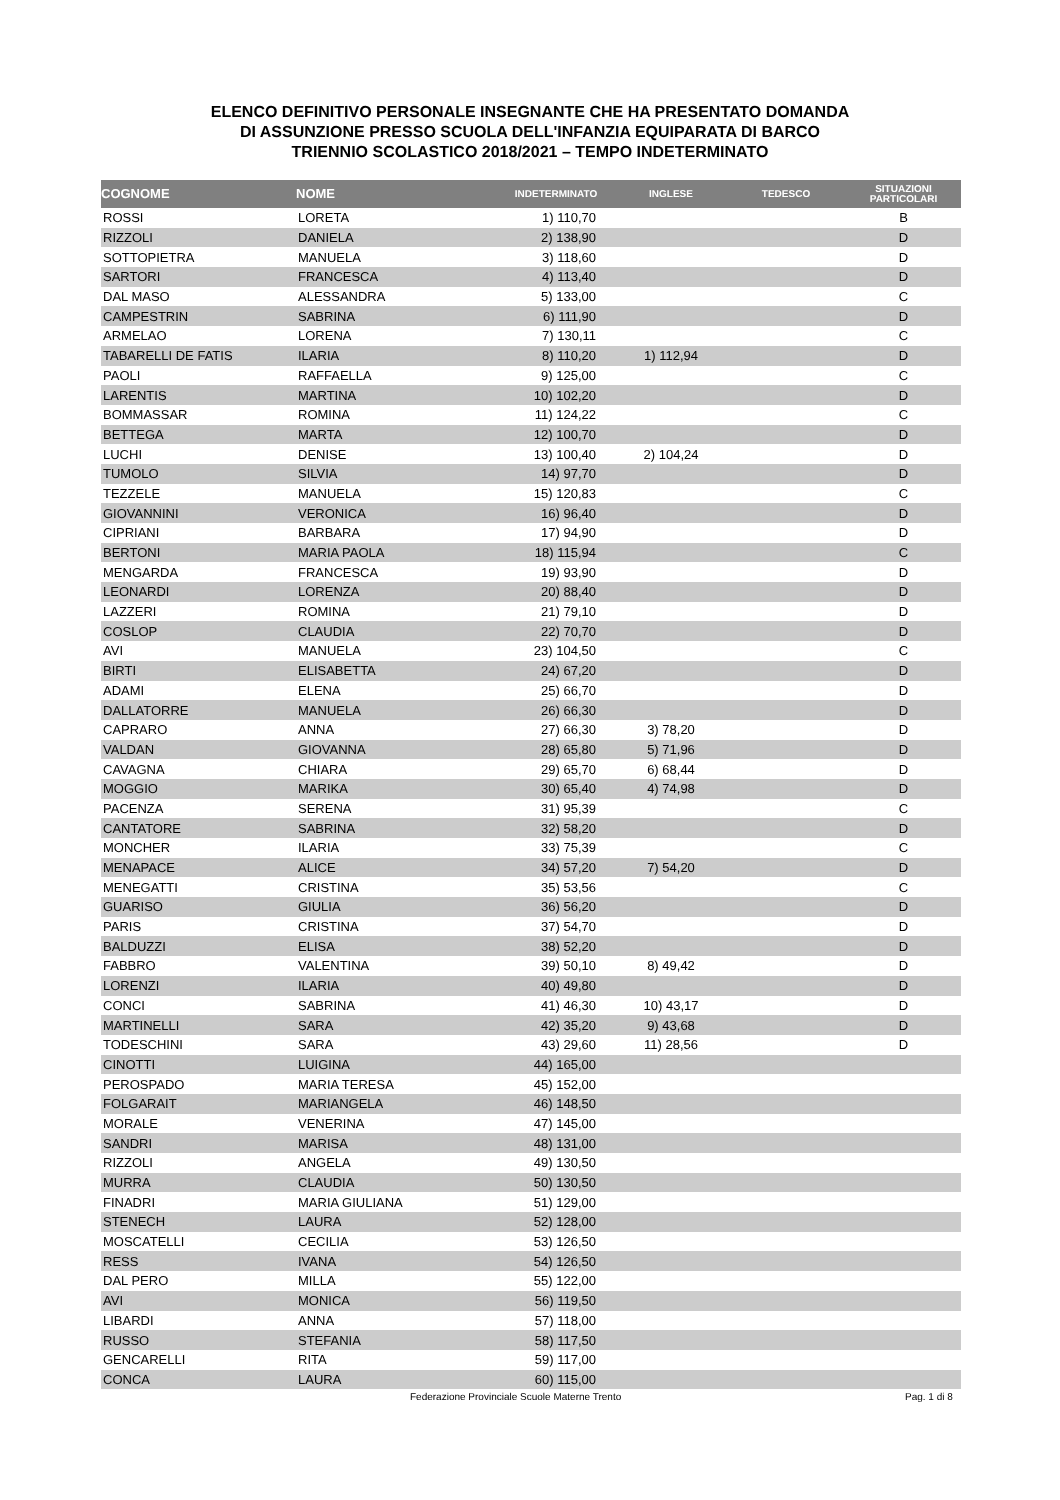ELENCO DEFINITIVO PERSONALE INSEGNANTE CHE HA PRESENTATO DOMANDA
DI ASSUNZIONE PRESSO SCUOLA DELL'INFANZIA EQUIPARATA DI BARCO
TRIENNIO SCOLASTICO 2018/2021 – TEMPO INDETERMINATO
| COGNOME | NOME | INDETERMINATO | INGLESE | TEDESCO | SITUAZIONI PARTICOLARI |
| --- | --- | --- | --- | --- | --- |
| ROSSI | LORETA | 1) 110,70 | | | B |
| RIZZOLI | DANIELA | 2) 138,90 | | | D |
| SOTTOPIETRA | MANUELA | 3) 118,60 | | | D |
| SARTORI | FRANCESCA | 4) 113,40 | | | D |
| DAL MASO | ALESSANDRA | 5) 133,00 | | | C |
| CAMPESTRIN | SABRINA | 6) 111,90 | | | D |
| ARMELAO | LORENA | 7) 130,11 | | | C |
| TABARELLI DE FATIS | ILARIA | 8) 110,20 | 1) 112,94 | | D |
| PAOLI | RAFFAELLA | 9) 125,00 | | | C |
| LARENTIS | MARTINA | 10) 102,20 | | | D |
| BOMMASSAR | ROMINA | 11) 124,22 | | | C |
| BETTEGA | MARTA | 12) 100,70 | | | D |
| LUCHI | DENISE | 13) 100,40 | 2) 104,24 | | D |
| TUMOLO | SILVIA | 14) 97,70 | | | D |
| TEZZELE | MANUELA | 15) 120,83 | | | C |
| GIOVANNINI | VERONICA | 16) 96,40 | | | D |
| CIPRIANI | BARBARA | 17) 94,90 | | | D |
| BERTONI | MARIA PAOLA | 18) 115,94 | | | C |
| MENGARDA | FRANCESCA | 19) 93,90 | | | D |
| LEONARDI | LORENZA | 20) 88,40 | | | D |
| LAZZERI | ROMINA | 21) 79,10 | | | D |
| COSLOP | CLAUDIA | 22) 70,70 | | | D |
| AVI | MANUELA | 23) 104,50 | | | C |
| BIRTI | ELISABETTA | 24) 67,20 | | | D |
| ADAMI | ELENA | 25) 66,70 | | | D |
| DALLATORRE | MANUELA | 26) 66,30 | | | D |
| CAPRARO | ANNA | 27) 66,30 | 3) 78,20 | | D |
| VALDAN | GIOVANNA | 28) 65,80 | 5) 71,96 | | D |
| CAVAGNA | CHIARA | 29) 65,70 | 6) 68,44 | | D |
| MOGGIO | MARIKA | 30) 65,40 | 4) 74,98 | | D |
| PACENZA | SERENA | 31) 95,39 | | | C |
| CANTATORE | SABRINA | 32) 58,20 | | | D |
| MONCHER | ILARIA | 33) 75,39 | | | C |
| MENAPACE | ALICE | 34) 57,20 | 7) 54,20 | | D |
| MENEGATTI | CRISTINA | 35) 53,56 | | | C |
| GUARISO | GIULIA | 36) 56,20 | | | D |
| PARIS | CRISTINA | 37) 54,70 | | | D |
| BALDUZZI | ELISA | 38) 52,20 | | | D |
| FABBRO | VALENTINA | 39) 50,10 | 8) 49,42 | | D |
| LORENZI | ILARIA | 40) 49,80 | | | D |
| CONCI | SABRINA | 41) 46,30 | 10) 43,17 | | D |
| MARTINELLI | SARA | 42) 35,20 | 9) 43,68 | | D |
| TODESCHINI | SARA | 43) 29,60 | 11) 28,56 | | D |
| CINOTTI | LUIGINA | 44) 165,00 | | | |
| PEROSPADO | MARIA TERESA | 45) 152,00 | | | |
| FOLGARAIT | MARIANGELA | 46) 148,50 | | | |
| MORALE | VENERINA | 47) 145,00 | | | |
| SANDRI | MARISA | 48) 131,00 | | | |
| RIZZOLI | ANGELA | 49) 130,50 | | | |
| MURRA | CLAUDIA | 50) 130,50 | | | |
| FINADRI | MARIA GIULIANA | 51) 129,00 | | | |
| STENECH | LAURA | 52) 128,00 | | | |
| MOSCATELLI | CECILIA | 53) 126,50 | | | |
| RESS | IVANA | 54) 126,50 | | | |
| DAL PERO | MILLA | 55) 122,00 | | | |
| AVI | MONICA | 56) 119,50 | | | |
| LIBARDI | ANNA | 57) 118,00 | | | |
| RUSSO | STEFANIA | 58) 117,50 | | | |
| GENCARELLI | RITA | 59) 117,00 | | | |
| CONCA | LAURA | 60) 115,00 | | | |
Federazione Provinciale Scuole Materne Trento Pag. 1 di 8